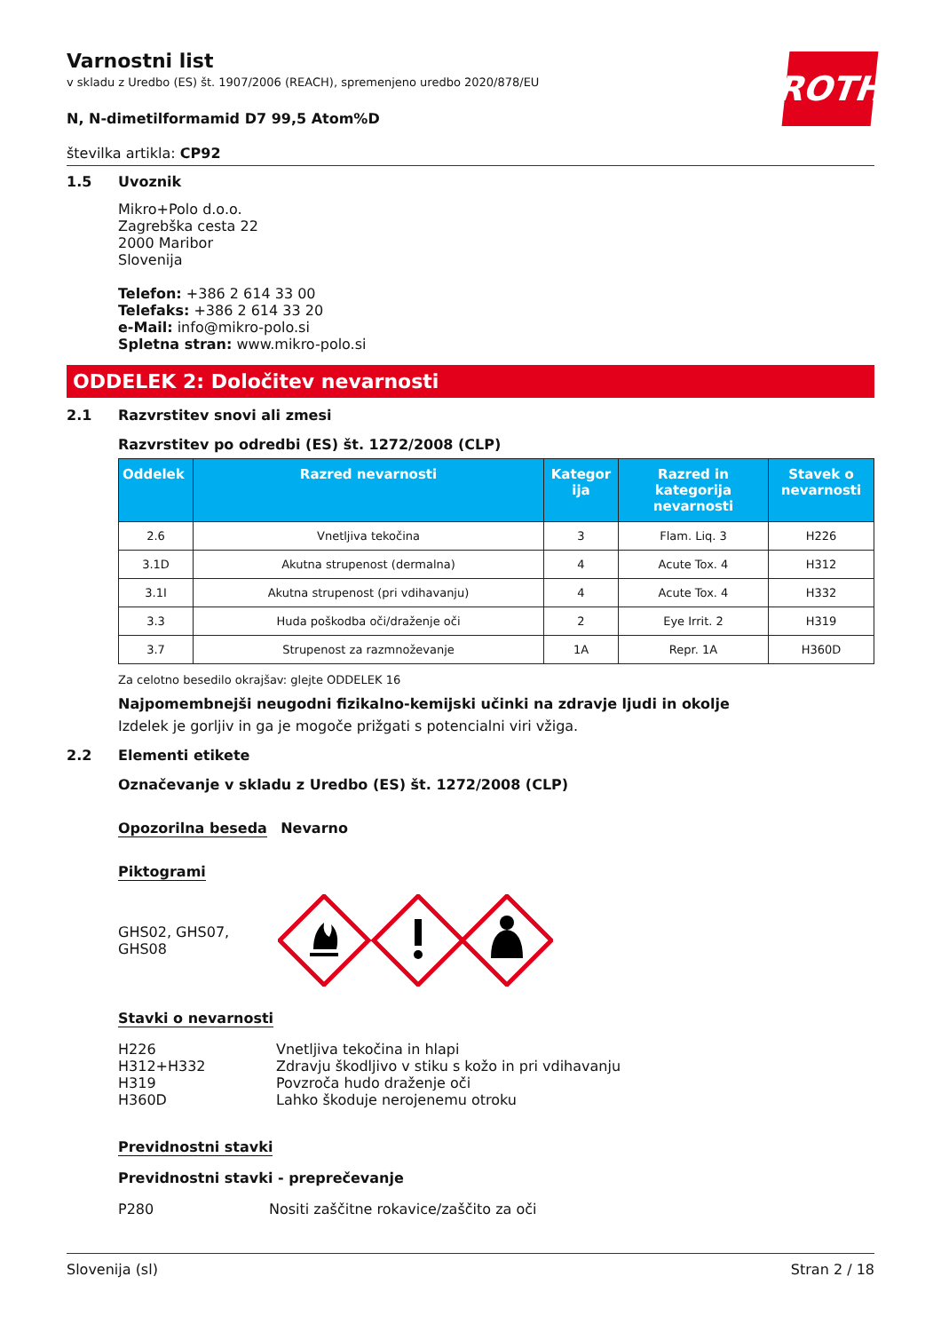ROTH
Varnostni list
v skladu z Uredbo (ES) št. 1907/2006 (REACH), spremenjeno uredbo 2020/878/EU
N, N-dimetilformamid D7 99,5 Atom%D
številka artikla: CP92
1.5 Uvoznik
Mikro+Polo d.o.o.
Zagrebška cesta 22
2000 Maribor
Slovenija
Telefon: +386 2 614 33 00
Telefaks: +386 2 614 33 20
e-Mail: info@mikro-polo.si
Spletna stran: www.mikro-polo.si
ODDELEK 2: Določitev nevarnosti
2.1 Razvrstitev snovi ali zmesi
Razvrstitev po odredbi (ES) št. 1272/2008 (CLP)
| Oddelek | Razred nevarnosti | Kategor ija | Razred in kategorija nevarnosti | Stavek o nevarnosti |
| --- | --- | --- | --- | --- |
| 2.6 | Vnetljiva tekočina | 3 | Flam. Liq. 3 | H226 |
| 3.1D | Akutna strupenost (dermalna) | 4 | Acute Tox. 4 | H312 |
| 3.1I | Akutna strupenost (pri vdihavanju) | 4 | Acute Tox. 4 | H332 |
| 3.3 | Huda poškodba oči/draženje oči | 2 | Eye Irrit. 2 | H319 |
| 3.7 | Strupenost za razmnoževanje | 1A | Repr. 1A | H360D |
Za celotno besedilo okrajšav: glejte ODDELEK 16
Najpomembnejši neugodni fizikalno-kemijski učinki na zdravje ljudi in okolje
Izdelek je gorljiv in ga je mogoče prižgati s potencialni viri vžiga.
2.2 Elementi etikete
Označevanje v skladu z Uredbo (ES) št. 1272/2008 (CLP)
Opozorilna beseda Nevarno
Piktogrami
GHS02, GHS07,
GHS08
Stavki o nevarnosti
H226 Vnetljiva tekočina in hlapi H312+H332 Zdravju škodljivo v stiku s kožo in pri vdihavanju H319 Povzroča hudo draženje oči H360D Lahko škoduje nerojenemu otroku
Previdnostni stavki
Previdnostni stavki - preprečevanje
P280 Nositi zaščitne rokavice/zaščito za oči
Slovenija (sl) Stran 2 / 18